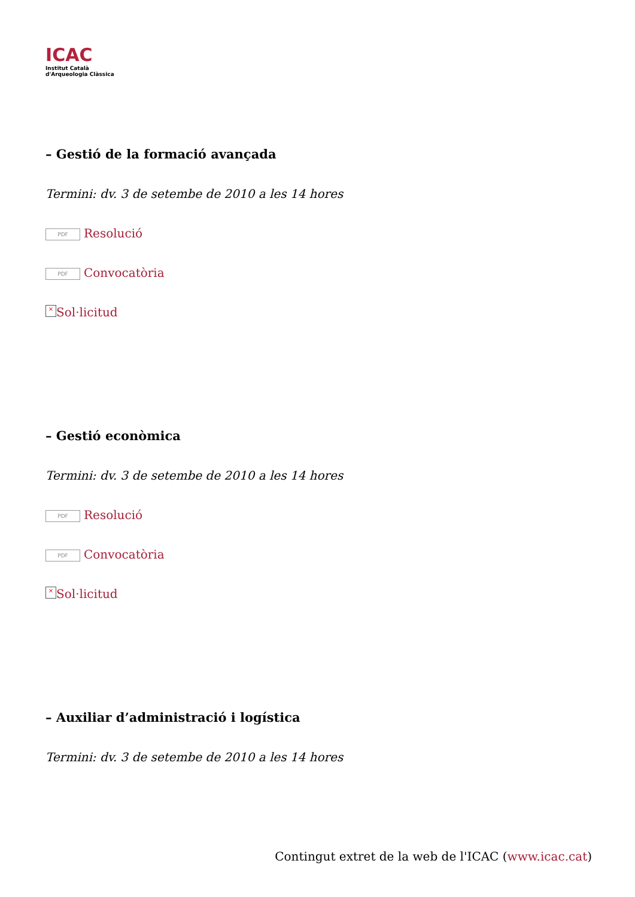ICAC
Institut Català
d'Arqueologia Clàssica
– Gestió de la formació avançada
Termini: dv. 3 de setembe de 2010 a les 14 hores
PDF Resolució
PDF Convocatòria
× Sol·licitud
– Gestió econòmica
Termini: dv. 3 de setembe de 2010 a les 14 hores
PDF Resolució
PDF Convocatòria
× Sol·licitud
– Auxiliar d’administració i logística
Termini: dv. 3 de setembe de 2010 a les 14 hores
Contingut extret de la web de l'ICAC (www.icac.cat)